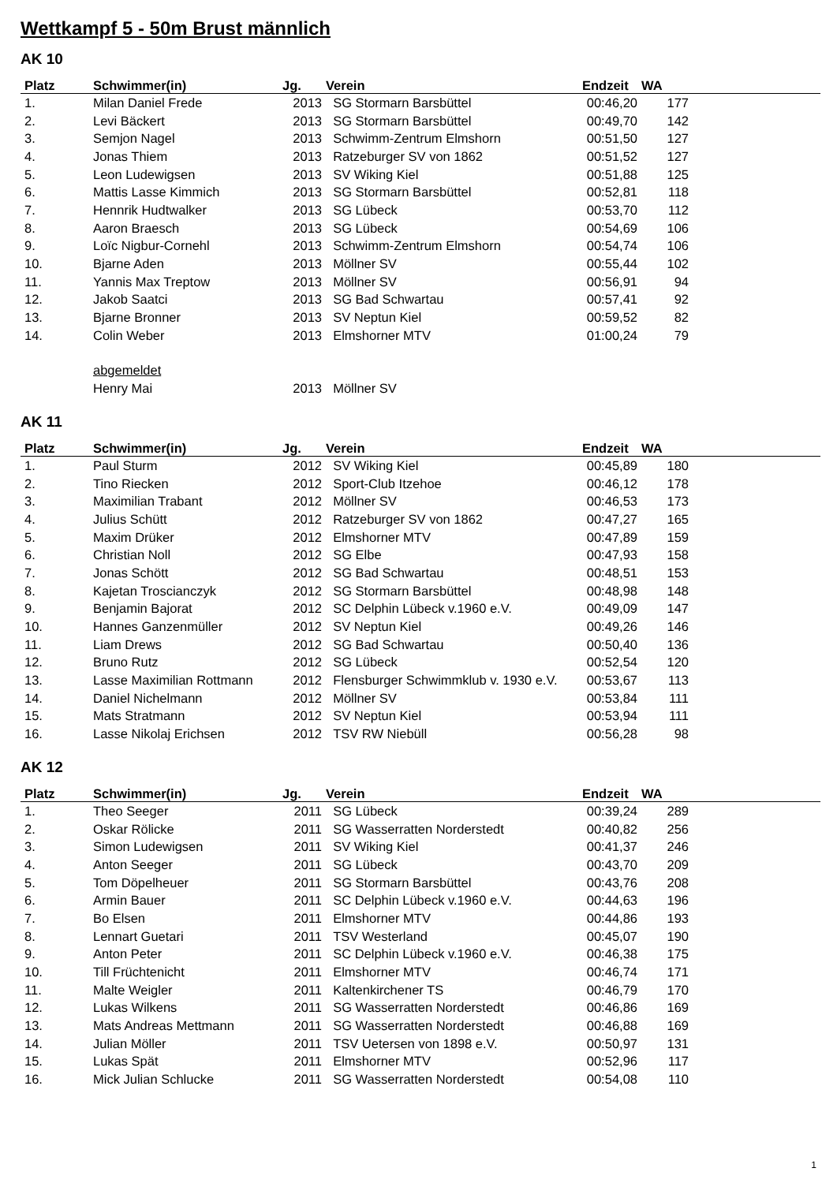Wettkampf 5 - 50m Brust männlich
AK 10
| Platz | Schwimmer(in) | Jg. | Verein | Endzeit | WA | |
| --- | --- | --- | --- | --- | --- | --- |
| 1. | Milan Daniel Frede | 2013 | SG Stormarn Barsbüttel | 00:46,20 | 177 | |
| 2. | Levi Bäckert | 2013 | SG Stormarn Barsbüttel | 00:49,70 | 142 | |
| 3. | Semjon Nagel | 2013 | Schwimm-Zentrum Elmshorn | 00:51,50 | 127 | |
| 4. | Jonas Thiem | 2013 | Ratzeburger SV von 1862 | 00:51,52 | 127 | |
| 5. | Leon Ludewigsen | 2013 | SV Wiking Kiel | 00:51,88 | 125 | |
| 6. | Mattis Lasse Kimmich | 2013 | SG Stormarn Barsbüttel | 00:52,81 | 118 | |
| 7. | Hennrik Hudtwalker | 2013 | SG Lübeck | 00:53,70 | 112 | |
| 8. | Aaron Braesch | 2013 | SG Lübeck | 00:54,69 | 106 | |
| 9. | Loïc Nigbur-Cornehl | 2013 | Schwimm-Zentrum Elmshorn | 00:54,74 | 106 | |
| 10. | Bjarne Aden | 2013 | Möllner SV | 00:55,44 | 102 | |
| 11. | Yannis Max Treptow | 2013 | Möllner SV | 00:56,91 | 94 | |
| 12. | Jakob Saatci | 2013 | SG Bad Schwartau | 00:57,41 | 92 | |
| 13. | Bjarne Bronner | 2013 | SV Neptun Kiel | 00:59,52 | 82 | |
| 14. | Colin Weber | 2013 | Elmshorner MTV | 01:00,24 | 79 | |
| | abgemeldet | | | | | |
| | Henry Mai | 2013 | Möllner SV | | | |
AK 11
| Platz | Schwimmer(in) | Jg. | Verein | Endzeit | WA | |
| --- | --- | --- | --- | --- | --- | --- |
| 1. | Paul Sturm | 2012 | SV Wiking Kiel | 00:45,89 | 180 | |
| 2. | Tino Riecken | 2012 | Sport-Club Itzehoe | 00:46,12 | 178 | |
| 3. | Maximilian Trabant | 2012 | Möllner SV | 00:46,53 | 173 | |
| 4. | Julius Schütt | 2012 | Ratzeburger SV von 1862 | 00:47,27 | 165 | |
| 5. | Maxim Drüker | 2012 | Elmshorner MTV | 00:47,89 | 159 | |
| 6. | Christian Noll | 2012 | SG Elbe | 00:47,93 | 158 | |
| 7. | Jonas Schött | 2012 | SG Bad Schwartau | 00:48,51 | 153 | |
| 8. | Kajetan Troscianczyk | 2012 | SG Stormarn Barsbüttel | 00:48,98 | 148 | |
| 9. | Benjamin Bajorat | 2012 | SC Delphin Lübeck v.1960 e.V. | 00:49,09 | 147 | |
| 10. | Hannes Ganzenmüller | 2012 | SV Neptun Kiel | 00:49,26 | 146 | |
| 11. | Liam Drews | 2012 | SG Bad Schwartau | 00:50,40 | 136 | |
| 12. | Bruno Rutz | 2012 | SG Lübeck | 00:52,54 | 120 | |
| 13. | Lasse Maximilian Rottmann | 2012 | Flensburger Schwimmklub v. 1930 e.V. | 00:53,67 | 113 | |
| 14. | Daniel Nichelmann | 2012 | Möllner SV | 00:53,84 | 111 | |
| 15. | Mats Stratmann | 2012 | SV Neptun Kiel | 00:53,94 | 111 | |
| 16. | Lasse Nikolaj Erichsen | 2012 | TSV RW Niebüll | 00:56,28 | 98 | |
AK 12
| Platz | Schwimmer(in) | Jg. | Verein | Endzeit | WA | |
| --- | --- | --- | --- | --- | --- | --- |
| 1. | Theo Seeger | 2011 | SG Lübeck | 00:39,24 | 289 | |
| 2. | Oskar Rölicke | 2011 | SG Wasserratten Norderstedt | 00:40,82 | 256 | |
| 3. | Simon Ludewigsen | 2011 | SV Wiking Kiel | 00:41,37 | 246 | |
| 4. | Anton Seeger | 2011 | SG Lübeck | 00:43,70 | 209 | |
| 5. | Tom Döpelheuer | 2011 | SG Stormarn Barsbüttel | 00:43,76 | 208 | |
| 6. | Armin Bauer | 2011 | SC Delphin Lübeck v.1960 e.V. | 00:44,63 | 196 | |
| 7. | Bo Elsen | 2011 | Elmshorner MTV | 00:44,86 | 193 | |
| 8. | Lennart Guetari | 2011 | TSV Westerland | 00:45,07 | 190 | |
| 9. | Anton Peter | 2011 | SC Delphin Lübeck v.1960 e.V. | 00:46,38 | 175 | |
| 10. | Till Früchtenicht | 2011 | Elmshorner MTV | 00:46,74 | 171 | |
| 11. | Malte Weigler | 2011 | Kaltenkirchener TS | 00:46,79 | 170 | |
| 12. | Lukas Wilkens | 2011 | SG Wasserratten Norderstedt | 00:46,86 | 169 | |
| 13. | Mats Andreas Mettmann | 2011 | SG Wasserratten Norderstedt | 00:46,88 | 169 | |
| 14. | Julian Möller | 2011 | TSV Uetersen von 1898 e.V. | 00:50,97 | 131 | |
| 15. | Lukas Spät | 2011 | Elmshorner MTV | 00:52,96 | 117 | |
| 16. | Mick Julian Schlucke | 2011 | SG Wasserratten Norderstedt | 00:54,08 | 110 | |
1